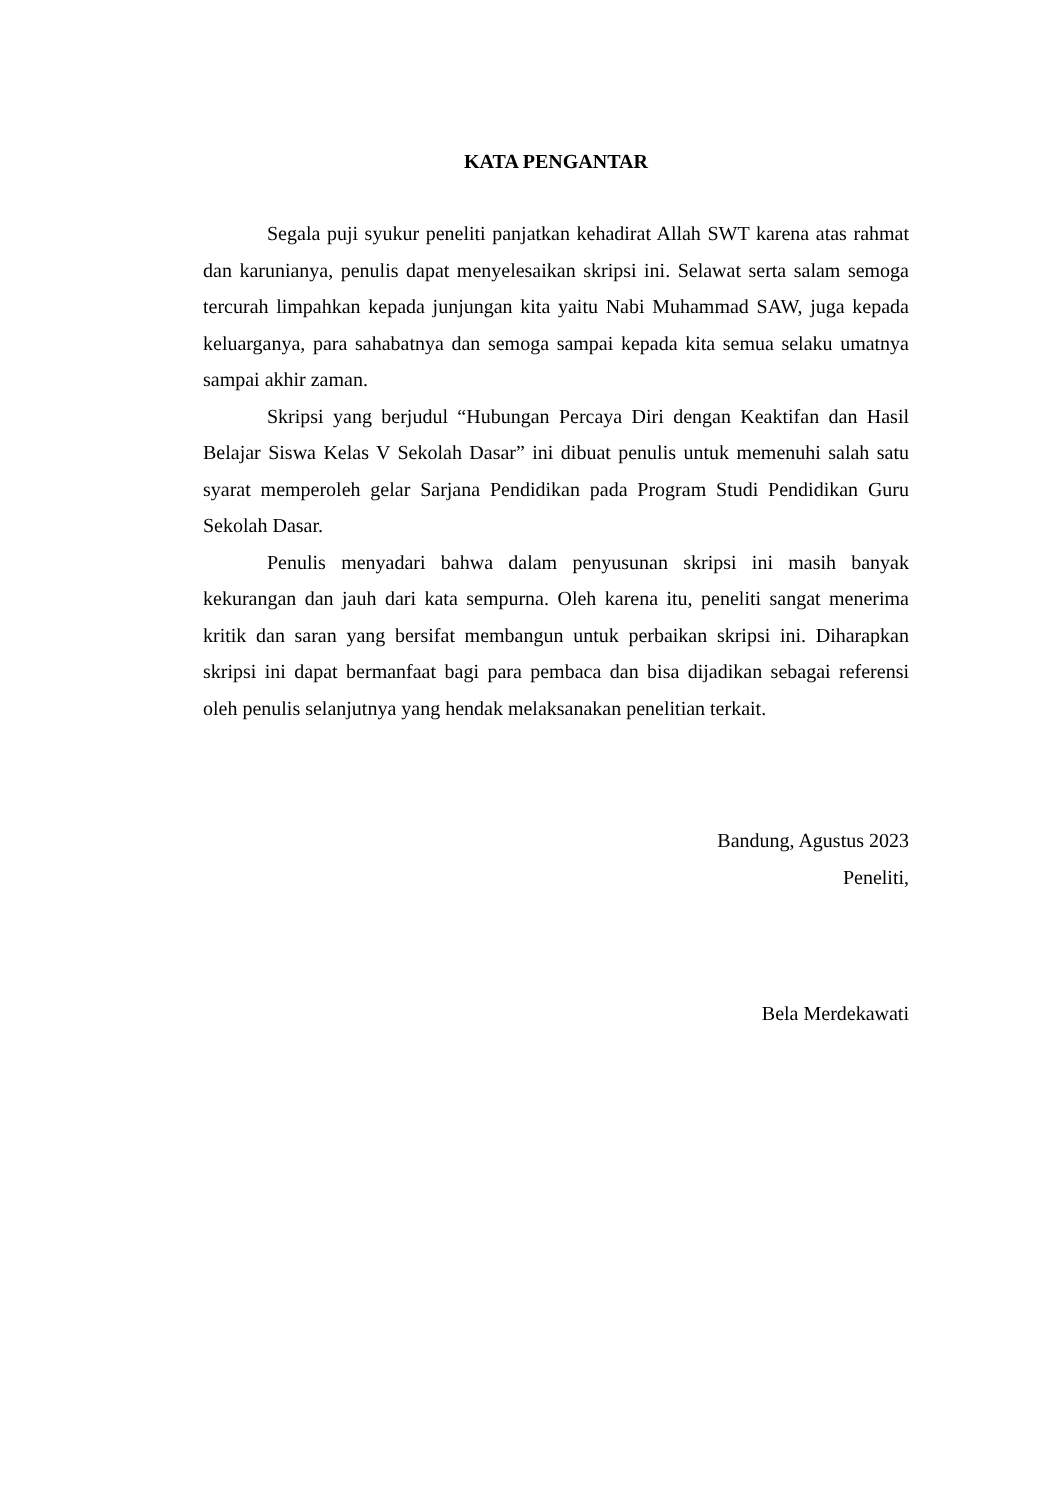KATA PENGANTAR
Segala puji syukur peneliti panjatkan kehadirat Allah SWT karena atas rahmat dan karunianya, penulis dapat menyelesaikan skripsi ini. Selawat serta salam semoga tercurah limpahkan kepada junjungan kita yaitu Nabi Muhammad SAW, juga kepada keluarganya, para sahabatnya dan semoga sampai kepada kita semua selaku umatnya sampai akhir zaman.
Skripsi yang berjudul “Hubungan Percaya Diri dengan Keaktifan dan Hasil Belajar Siswa Kelas V Sekolah Dasar” ini dibuat penulis untuk memenuhi salah satu syarat memperoleh gelar Sarjana Pendidikan pada Program Studi Pendidikan Guru Sekolah Dasar.
Penulis menyadari bahwa dalam penyusunan skripsi ini masih banyak kekurangan dan jauh dari kata sempurna. Oleh karena itu, peneliti sangat menerima kritik dan saran yang bersifat membangun untuk perbaikan skripsi ini. Diharapkan skripsi ini dapat bermanfaat bagi para pembaca dan bisa dijadikan sebagai referensi oleh penulis selanjutnya yang hendak melaksanakan penelitian terkait.
Bandung, Agustus 2023
Peneliti,
Bela Merdekawati